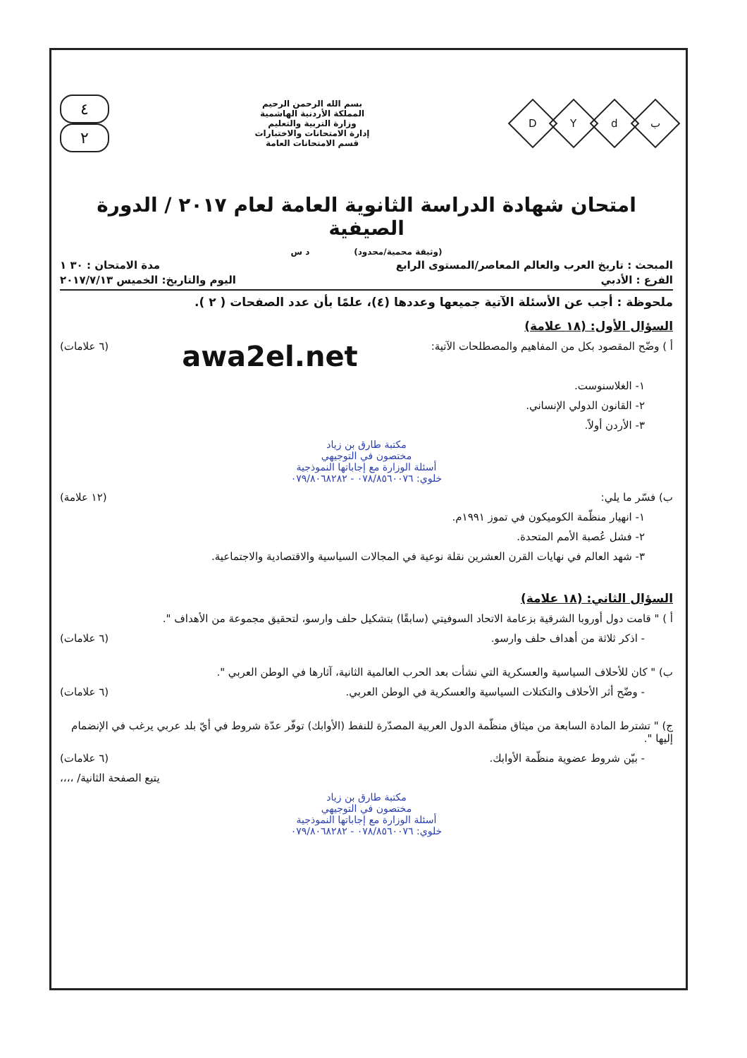DYdب
بسم الله الرحمن الرحيم
المملكة الأردنية الهاشمية
وزارة التربية والتعليم
إدارة الامتحانات والاختبارات
قسم الامتحانات العامة
٤
٢
امتحان شهادة الدراسة الثانوية العامة لعام ٢٠١٧ / الدورة الصيفية
(وثيقة محمية/محدود) د س
المبحث : تاريخ العرب والعالم المعاصر/المستوى الرابع مدة الامتحان : ٣٠ ١
الفرع : الأدبي اليوم والتاريخ: الخميس ٢٠١٧/٧/١٣
ملحوظة : أجب عن الأسئلة الآتية جميعها وعددها (٤)، علمًا بأن عدد الصفحات ( ٢ ).
السؤال الأول: (١٨ علامة)
أ ) وضّح المقصود بكل من المفاهيم والمصطلحات الآتية: awa2el.net (٦ علامات)
١- الغلاسنوست.
٢- القانون الدولي الإنساني.
٣- الأردن أولاً.
مكتبة طارق بن زياد
مختصون في التوجيهي
أسئلة الوزارة مع إجاباتها النموذجية
خلوي: ٠٧٨/٨٥٦٠٠٧٦ - ٠٧٩/٨٠٦٨٢٨٢
ب) فسّر ما يلي: (١٢ علامة)
١- انهيار منظّمة الكوميكون في تموز ١٩٩١م.
٢- فشل عُصبة الأمم المتحدة.
٣- شهد العالم في نهايات القرن العشرين نقلة نوعية في المجالات السياسية والاقتصادية والاجتماعية.
السؤال الثاني: (١٨ علامة)
أ ) " قامت دول أوروبا الشرقية بزعامة الاتحاد السوفيتي (سابقًا) بتشكيل حلف وارسو، لتحقيق مجموعة من الأهداف ".
- اذكر ثلاثة من أهداف حلف وارسو. (٦ علامات)
ب) " كان للأحلاف السياسية والعسكرية التي نشأت بعد الحرب العالمية الثانية، آثارها في الوطن العربي ".
- وضّح أثر الأحلاف والتكتلات السياسية والعسكرية في الوطن العربي. (٦ علامات)
ج) " تشترط المادة السابعة من ميثاق منظّمة الدول العربية المصدّرة للنفط (الأوابك) توفّر عدّة شروط في أيّ بلد عربي يرغب في الإنضمام إليها ".
- بيّن شروط عضوية منظّمة الأوابك. (٦ علامات)
يتبع الصفحة الثانية/ ،،،،
مكتبة طارق بن زياد
مختصون في التوجيهي
أسئلة الوزارة مع إجاباتها النموذجية
خلوي: ٠٧٨/٨٥٦٠٠٧٦ - ٠٧٩/٨٠٦٨٢٨٢